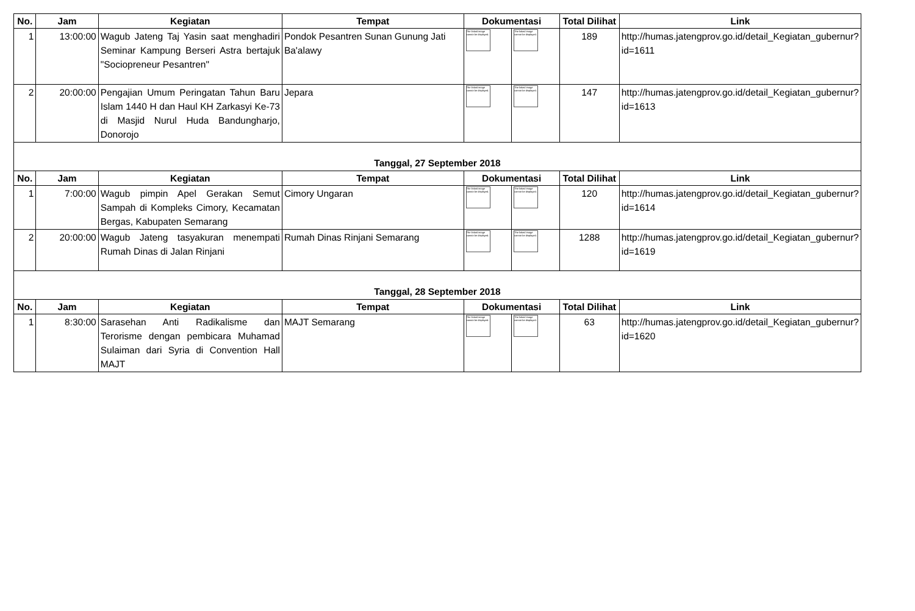| No. | Jam | Kegiatan | Tempat | Dokumentasi | | Total Dilihat | Link |
| --- | --- | --- | --- | --- | --- | --- | --- |
| 1 | 13:00:00 | Wagub Jateng Taj Yasin saat menghadiri Seminar Kampung Berseri Astra bertajuk "Sociopreneur Pesantren" | Pondok Pesantren Sunan Gunung Jati Ba'alawy | The linked image cannot be displayed. | The linked image cannot be displayed. | 189 | http://humas.jatengprov.go.id/detail_Kegiatan_gubernur?id=1611 |
| 2 | 20:00:00 | Pengajian Umum Peringatan Tahun Baru Islam 1440 H dan Haul KH Zarkasyi Ke-73 di Masjid Nurul Huda Bandungharjo, Donorojo | Jepara | The linked image cannot be displayed. | The linked image cannot be displayed. | 147 | http://humas.jatengprov.go.id/detail_Kegiatan_gubernur?id=1613 |
| Tanggal, 27 September 2018 | | | | | | | |
| No. | Jam | Kegiatan | Tempat | Dokumentasi | | Total Dilihat | Link |
| 1 | 7:00:00 | Wagub pimpin Apel Gerakan Semut Sampah di Kompleks Cimory, Kecamatan Bergas, Kabupaten Semarang | Cimory Ungaran | The linked image cannot be displayed. | The linked image cannot be displayed. | 120 | http://humas.jatengprov.go.id/detail_Kegiatan_gubernur?id=1614 |
| 2 | 20:00:00 | Wagub Jateng tasyakuran menempati Rumah Dinas di Jalan Rinjani | Rumah Dinas Rinjani Semarang | The linked image cannot be displayed. | The linked image cannot be displayed. | 1288 | http://humas.jatengprov.go.id/detail_Kegiatan_gubernur?id=1619 |
| Tanggal, 28 September 2018 | | | | | | | |
| No. | Jam | Kegiatan | Tempat | Dokumentasi | | Total Dilihat | Link |
| 1 | 8:30:00 | Sarasehan Anti Radikalisme dan Terorisme dengan pembicara Muhamad Sulaiman dari Syria di Convention Hall MAJT | MAJT Semarang | The linked image cannot be displayed. | The linked image cannot be displayed. | 63 | http://humas.jatengprov.go.id/detail_Kegiatan_gubernur?id=1620 |